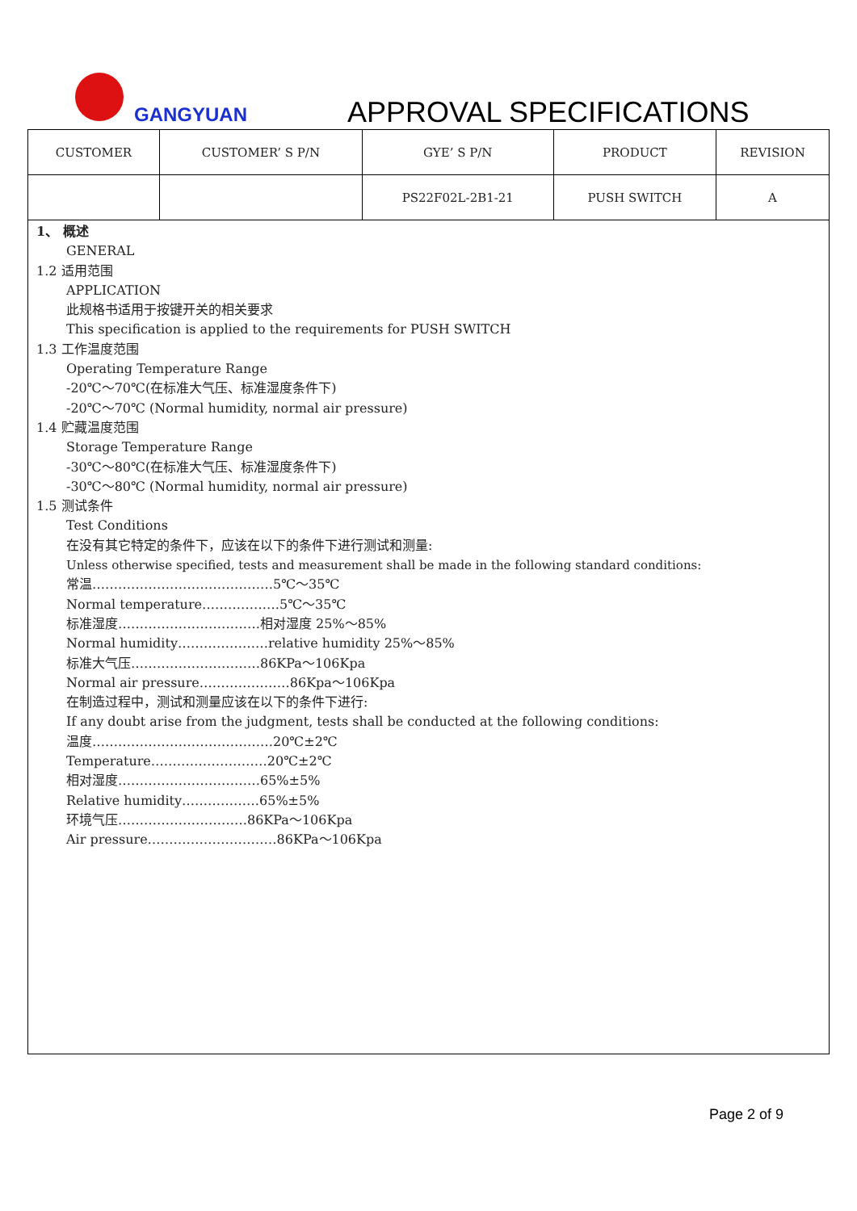GANGYUAN APPROVAL SPECIFICATIONS
| CUSTOMER | CUSTOMER’ S P/N | GYE’ S P/N | PRODUCT | REVISION |
| --- | --- | --- | --- | --- |
| | | PS22F02L-2B1-21 | PUSH SWITCH | A |
1、 概述
GENERAL
1.2 适用范围
APPLICATION
此规格书适用于按键开关的相关要求
This specification is applied to the requirements for PUSH SWITCH
1.3 工作温度范围
Operating Temperature Range
-20℃～70℃(在标准大气压、标准湿度条件下)
-20℃～70℃ (Normal humidity, normal air pressure)
1.4 贮藏温度范围
Storage Temperature Range
-30℃～80℃(在标准大气压、标准湿度条件下)
-30℃～80℃ (Normal humidity, normal air pressure)
1.5 测试条件
Test Conditions
在没有其它特定的条件下，应该在以下的条件下进行测试和测量:
Unless otherwise specified, tests and measurement shall be made in the following standard conditions:
常温……………………………………5℃～35℃
Normal temperature………………5℃～35℃
标准湿度……………………………相对湿度 25%～85%
Normal humidity…………………relative humidity 25%～85%
标准大气压…………………………86KPa～106Kpa
Normal air pressure…………………86Kpa～106Kpa
在制造过程中，测试和测量应该在以下的条件下进行:
If any doubt arise from the judgment, tests shall be conducted at the following conditions:
温度……………………………………20℃±2℃
Temperature………………………20℃±2℃
相对湿度……………………………65%±5%
Relative humidity………………65%±5%
环境气压…………………………86KPa～106Kpa
Air pressure…………………………86KPa～106Kpa
Page 2 of 9